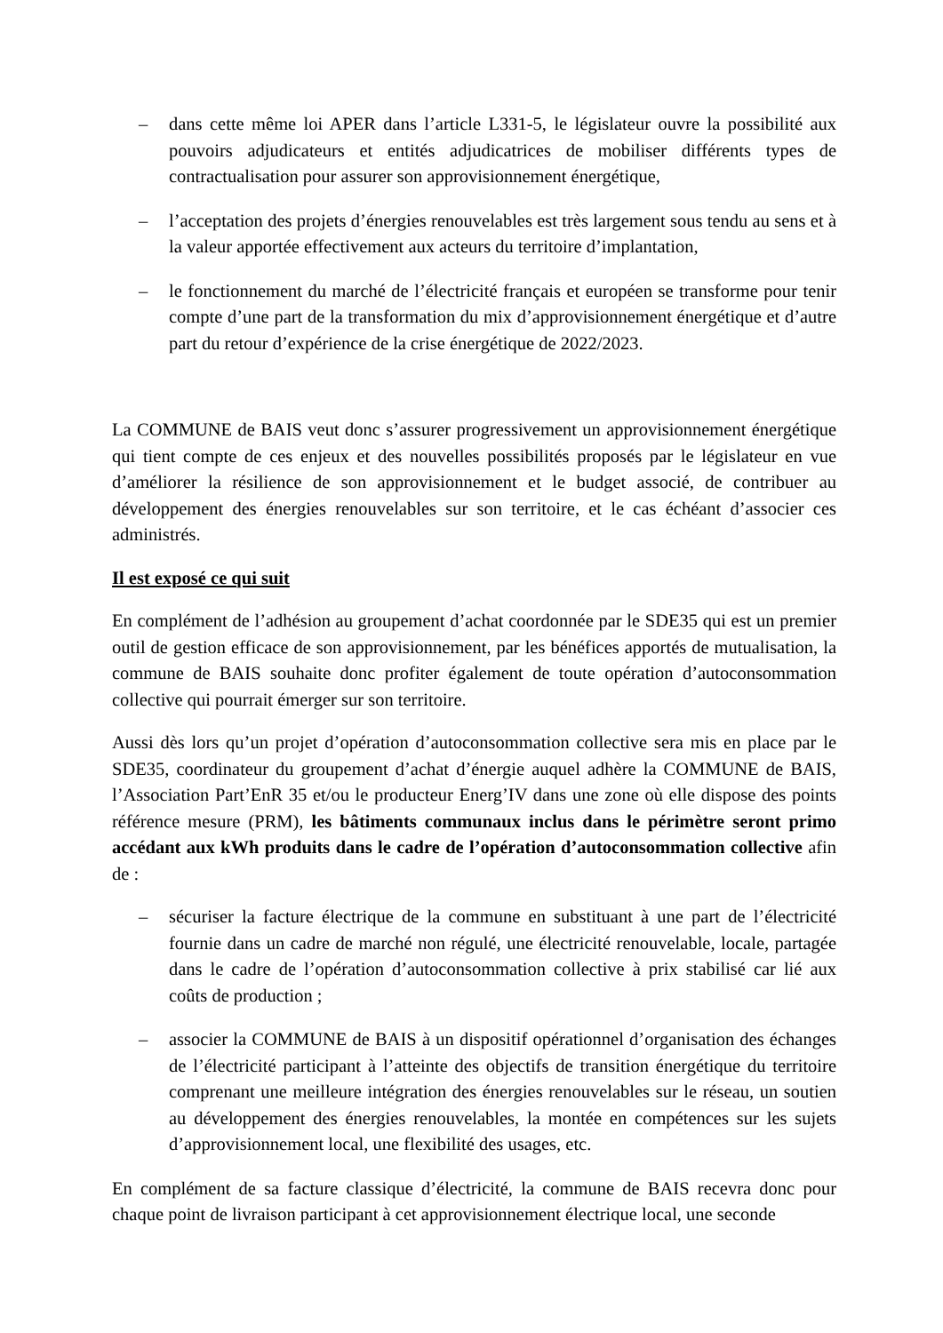– dans cette même loi APER dans l’article L331-5, le législateur ouvre la possibilité aux pouvoirs adjudicateurs et entités adjudicatrices de mobiliser différents types de contractualisation pour assurer son approvisionnement énergétique,
– l’acceptation des projets d’énergies renouvelables est très largement sous tendu au sens et à la valeur apportée effectivement aux acteurs du territoire d’implantation,
– le fonctionnement du marché de l’électricité français et européen se transforme pour tenir compte d’une part de la transformation du mix d’approvisionnement énergétique et d’autre part du retour d’expérience de la crise énergétique de 2022/2023.
La COMMUNE de BAIS veut donc s’assurer progressivement un approvisionnement énergétique qui tient compte de ces enjeux et des nouvelles possibilités proposés par le législateur en vue d’améliorer la résilience de son approvisionnement et le budget associé, de contribuer au développement des énergies renouvelables sur son territoire, et le cas échéant d’associer ces administrés.
Il est exposé ce qui suit
En complément de l’adhésion au groupement d’achat coordonnée par le SDE35 qui est un premier outil de gestion efficace de son approvisionnement, par les bénéfices apportés de mutualisation, la commune de BAIS souhaite donc profiter également de toute opération d’autoconsommation collective qui pourrait émerger sur son territoire.
Aussi dès lors qu’un projet d’opération d’autoconsommation collective sera mis en place par le SDE35, coordinateur du groupement d’achat d’énergie auquel adhère la COMMUNE de BAIS, l’Association Part’EnR 35 et/ou le producteur Energ’IV dans une zone où elle dispose des points référence mesure (PRM), les bâtiments communaux inclus dans le périmètre seront primo accédant aux kWh produits dans le cadre de l’opération d’autoconsommation collective afin de :
– sécuriser la facture électrique de la commune en substituant à une part de l’électricité fournie dans un cadre de marché non régulé, une électricité renouvelable, locale, partagée dans le cadre de l’opération d’autoconsommation collective à prix stabilisé car lié aux coûts de production ;
– associer la COMMUNE de BAIS à un dispositif opérationnel d’organisation des échanges de l’électricité participant à l’atteinte des objectifs de transition énergétique du territoire comprenant une meilleure intégration des énergies renouvelables sur le réseau, un soutien au développement des énergies renouvelables, la montée en compétences sur les sujets d’approvisionnement local, une flexibilité des usages, etc.
En complément de sa facture classique d’électricité, la commune de BAIS recevra donc pour chaque point de livraison participant à cet approvisionnement électrique local, une seconde